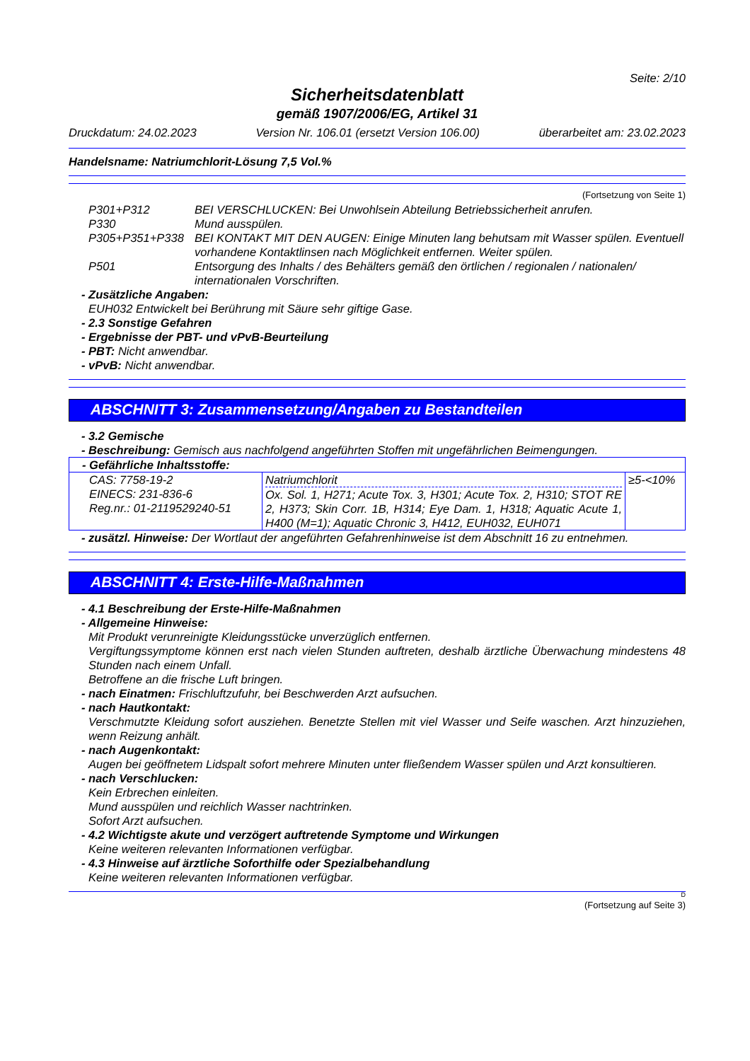Seite: 2/10
Sicherheitsdatenblatt
gemäß 1907/2006/EG, Artikel 31
Druckdatum: 24.02.2023 Version Nr. 106.01 (ersetzt Version 106.00) überarbeitet am: 23.02.2023
Handelsname: Natriumchlorit-Lösung 7,5 Vol.%
(Fortsetzung von Seite 1)
| P301+P312 | BEI VERSCHLUCKEN: Bei Unwohlsein Abteilung Betriebssicherheit anrufen. |
| P330 | Mund ausspülen. |
| P305+P351+P338 | BEI KONTAKT MIT DEN AUGEN: Einige Minuten lang behutsam mit Wasser spülen. Eventuell vorhandene Kontaktlinsen nach Möglichkeit entfernen. Weiter spülen. |
| P501 | Entsorgung des Inhalts / des Behälters gemäß den örtlichen / regionalen / nationalen/ internationalen Vorschriften. |
- Zusätzliche Angaben:
EUH032 Entwickelt bei Berührung mit Säure sehr giftige Gase.
- 2.3 Sonstige Gefahren
- Ergebnisse der PBT- und vPvB-Beurteilung
- PBT: Nicht anwendbar.
- vPvB: Nicht anwendbar.
ABSCHNITT 3: Zusammensetzung/Angaben zu Bestandteilen
- 3.2 Gemische
- Beschreibung: Gemisch aus nachfolgend angeführten Stoffen mit ungefährlichen Beimengungen.
| - Gefährliche Inhaltsstoffe: | | |
| CAS: 7758-19-2 EINECS: 231-836-6 Reg.nr.: 01-2119529240-51 | Natriumchlorit Ox. Sol. 1, H271; Acute Tox. 3, H301; Acute Tox. 2, H310; STOT RE 2, H373; Skin Corr. 1B, H314; Eye Dam. 1, H318; Aquatic Acute 1, H400 (M=1); Aquatic Chronic 3, H412, EUH032, EUH071 | ≥5-<10% |
- zusätzl. Hinweise: Der Wortlaut der angeführten Gefahrenhinweise ist dem Abschnitt 16 zu entnehmen.
ABSCHNITT 4: Erste-Hilfe-Maßnahmen
- 4.1 Beschreibung der Erste-Hilfe-Maßnahmen
- Allgemeine Hinweise:
Mit Produkt verunreinigte Kleidungsstücke unverzüglich entfernen.
Vergiftungssymptome können erst nach vielen Stunden auftreten, deshalb ärztliche Überwachung mindestens 48 Stunden nach einem Unfall.
Betroffene an die frische Luft bringen.
- nach Einatmen: Frischluftzufuhr, bei Beschwerden Arzt aufsuchen.
- nach Hautkontakt:
Verschmutzte Kleidung sofort ausziehen. Benetzte Stellen mit viel Wasser und Seife waschen. Arzt hinzuziehen, wenn Reizung anhält.
- nach Augenkontakt:
Augen bei geöffnetem Lidspalt sofort mehrere Minuten unter fließendem Wasser spülen und Arzt konsultieren.
- nach Verschlucken:
Kein Erbrechen einleiten.
Mund ausspülen und reichlich Wasser nachtrinken.
Sofort Arzt aufsuchen.
- 4.2 Wichtigste akute und verzögert auftretende Symptome und Wirkungen
Keine weiteren relevanten Informationen verfügbar.
- 4.3 Hinweise auf ärztliche Soforthilfe oder Spezialbehandlung
Keine weiteren relevanten Informationen verfügbar.
D
(Fortsetzung auf Seite 3)